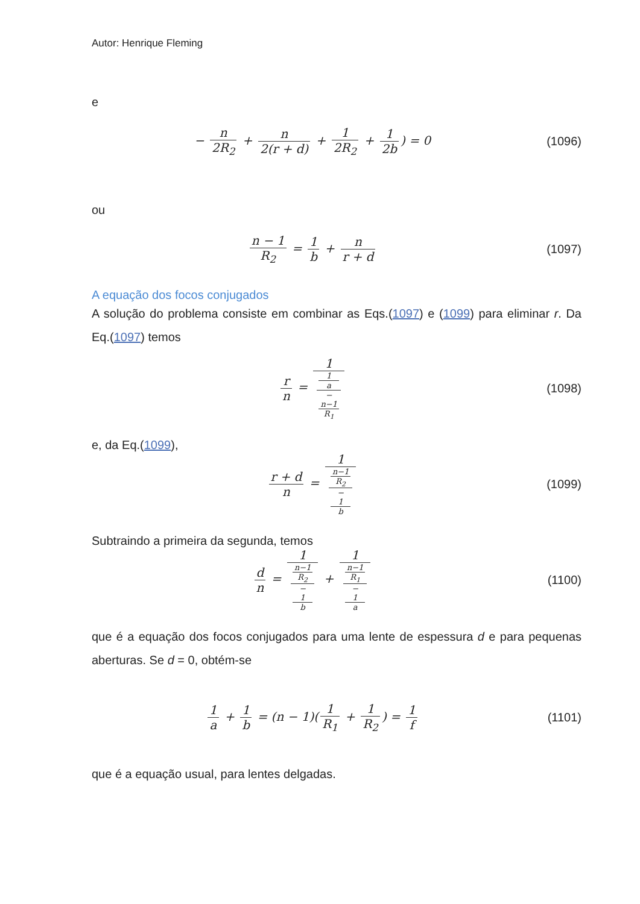Autor: Henrique Fleming
e
− n 2R<sub>2</sub> + n 2(r + d) + 1 2R<sub>2</sub> + 1 2b) = 0
(1096)
ou
n − 1 R<sub>2</sub> = 1 b + n r + d (1097)
A equação dos focos conjugados
A solução do problema consiste em combinar as Eqs.(1097) e (1099) para eliminar r. Da Eq.(1097) temos
r n = 1 1
a
−
n−1
R<sub>1</sub>
(1098)
e, da Eq.(1099),
r + d n = 1 n−1
R<sub>2</sub>
−
1
b
(1099)
Subtraindo a primeira da segunda, temos
d n = 1 n−1
R<sub>2</sub>
−
1
b + 1 n−1
R<sub>1</sub>
−
1
a
(1100)
que é a equação dos focos conjugados para uma lente de espessura d e para pequenas aberturas. Se d = 0, obtém-se
1 a + 1 b = (n − 1)(1 R<sub>1</sub> + 1 R<sub>2</sub>) = 1 f
(1101)
que é a equação usual, para lentes delgadas.